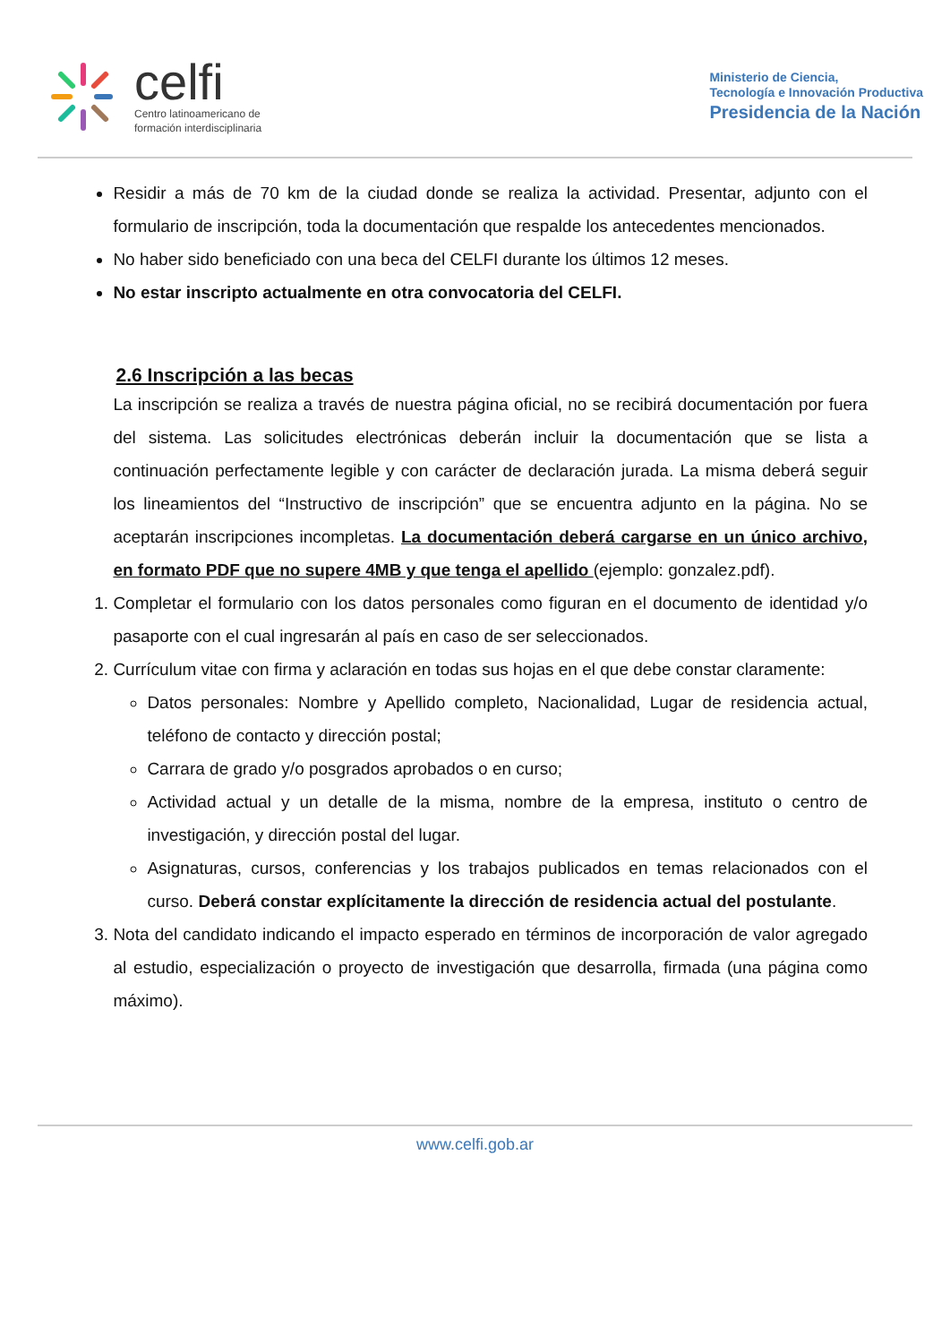celfi
Centro latinoamericano de
formación interdisciplinaria
Ministerio de Ciencia,
Tecnología e Innovación Productiva
Presidencia de la Nación
Residir a más de 70 km de la ciudad donde se realiza la actividad. Presentar, adjunto con el formulario de inscripción, toda la documentación que respalde los antecedentes mencionados.
No haber sido beneficiado con una beca del CELFI durante los últimos 12 meses.
No estar inscripto actualmente en otra convocatoria del CELFI.
2.6 Inscripción a las becas
La inscripción se realiza a través de nuestra página oficial, no se recibirá documentación por fuera del sistema. Las solicitudes electrónicas deberán incluir la documentación que se lista a continuación perfectamente legible y con carácter de declaración jurada. La misma deberá seguir los lineamientos del “Instructivo de inscripción” que se encuentra adjunto en la página. No se aceptarán inscripciones incompletas. La documentación deberá cargarse en un único archivo, en formato PDF que no supere 4MB y que tenga el apellido (ejemplo: gonzalez.pdf).
1. Completar el formulario con los datos personales como figuran en el documento de identidad y/o pasaporte con el cual ingresarán al país en caso de ser seleccionados.
2. Currículum vitae con firma y aclaración en todas sus hojas en el que debe constar claramente:
Datos personales: Nombre y Apellido completo, Nacionalidad, Lugar de residencia actual, teléfono de contacto y dirección postal;
Carrara de grado y/o posgrados aprobados o en curso;
Actividad actual y un detalle de la misma, nombre de la empresa, instituto o centro de investigación, y dirección postal del lugar.
Asignaturas, cursos, conferencias y los trabajos publicados en temas relacionados con el curso. Deberá constar explícitamente la dirección de residencia actual del postulante.
3. Nota del candidato indicando el impacto esperado en términos de incorporación de valor agregado al estudio, especialización o proyecto de investigación que desarrolla, firmada (una página como máximo).
www.celfi.gob.ar